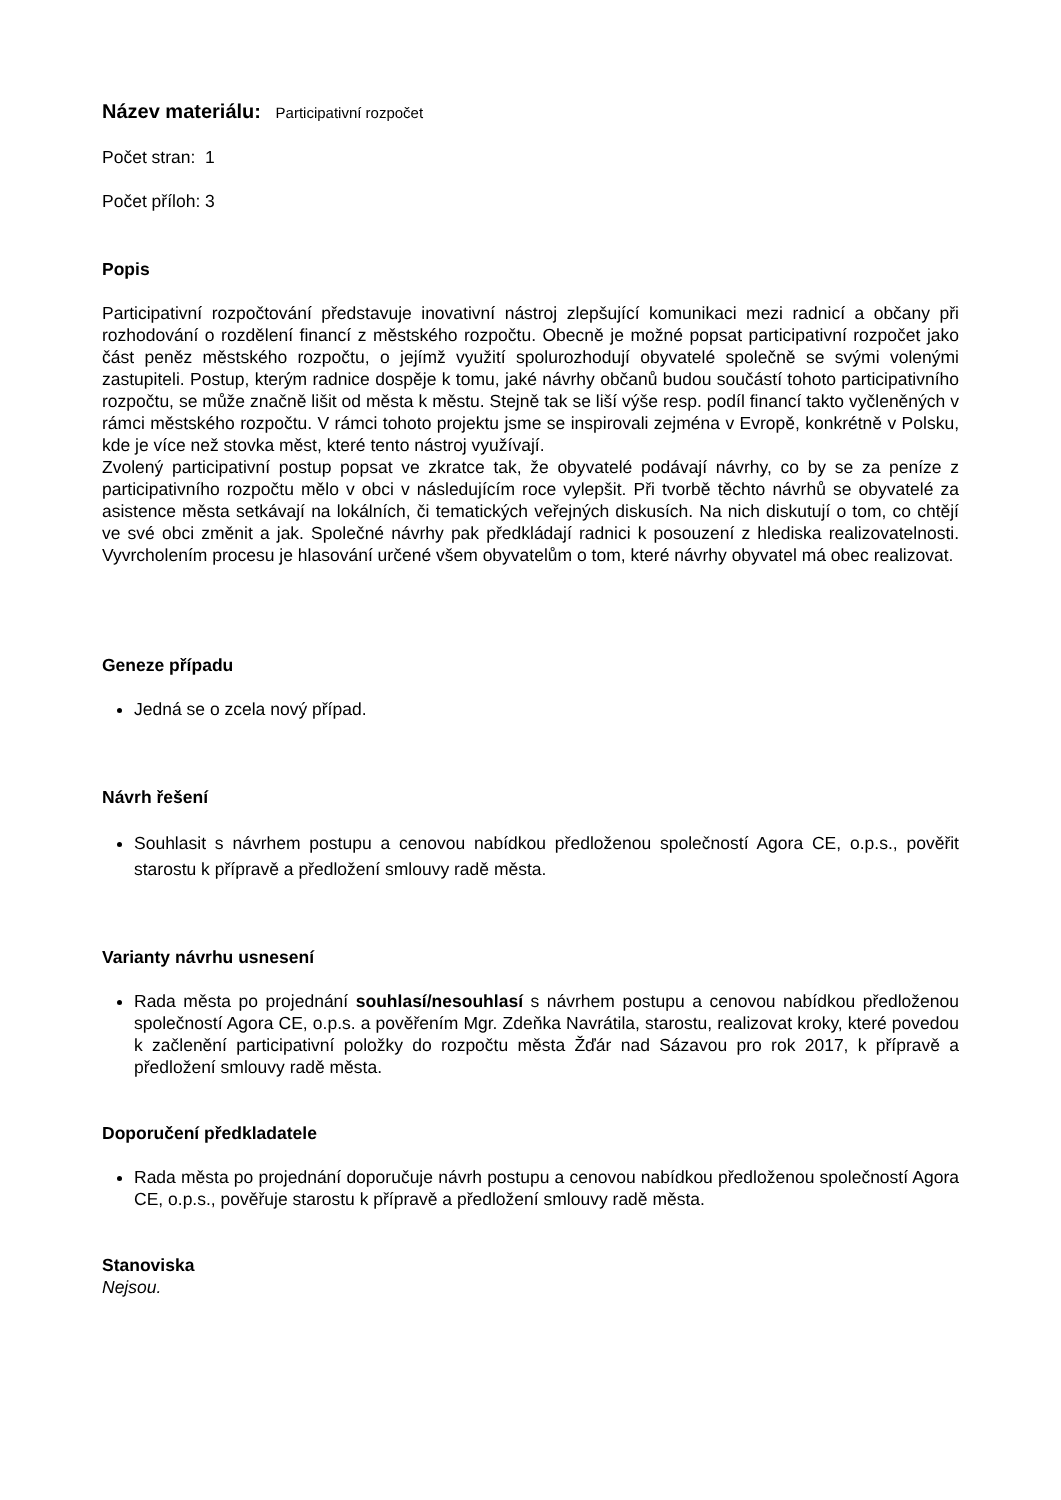Název materiálu: Participativní rozpočet
Počet stran: 1
Počet příloh: 3
Popis
Participativní rozpočtování představuje inovativní nástroj zlepšující komunikaci mezi radnicí a občany při rozhodování o rozdělení financí z městského rozpočtu. Obecně je možné popsat participativní rozpočet jako část peněz městského rozpočtu, o jejímž využití spolurozhodují obyvatelé společně se svými volenými zastupiteli. Postup, kterým radnice dospěje k tomu, jaké návrhy občanů budou součástí tohoto participativního rozpočtu, se může značně lišit od města k městu. Stejně tak se liší výše resp. podíl financí takto vyčleněných v rámci městského rozpočtu. V rámci tohoto projektu jsme se inspirovali zejména v Evropě, konkrétně v Polsku, kde je více než stovka měst, které tento nástroj využívají.
Zvolený participativní postup popsat ve zkratce tak, že obyvatelé podávají návrhy, co by se za peníze z participativního rozpočtu mělo v obci v následujícím roce vylepšit. Při tvorbě těchto návrhů se obyvatelé za asistence města setkávají na lokálních, či tematických veřejných diskusích. Na nich diskutují o tom, co chtějí ve své obci změnit a jak. Společné návrhy pak předkládají radnici k posouzení z hlediska realizovatelnosti. Vyvrcholením procesu je hlasování určené všem obyvatelům o tom, které návrhy obyvatel má obec realizovat.
Geneze případu
Jedná se o zcela nový případ.
Návrh řešení
Souhlasit s návrhem postupu a cenovou nabídkou předloženou společností Agora CE, o.p.s., pověřit starostu k přípravě a předložení smlouvy radě města.
Varianty návrhu usnesení
Rada města po projednání souhlasí/nesouhlasí s návrhem postupu a cenovou nabídkou předloženou společností Agora CE, o.p.s. a pověřením Mgr. Zdeňka Navrátila, starostu, realizovat kroky, které povedou k začlenění participativní položky do rozpočtu města Žďár nad Sázavou pro rok 2017, k přípravě a předložení smlouvy radě města.
Doporučení předkladatele
Rada města po projednání doporučuje návrh postupu a cenovou nabídkou předloženou společností Agora CE, o.p.s., pověřuje starostu k přípravě a předložení smlouvy radě města.
Stanoviska
Nejsou.